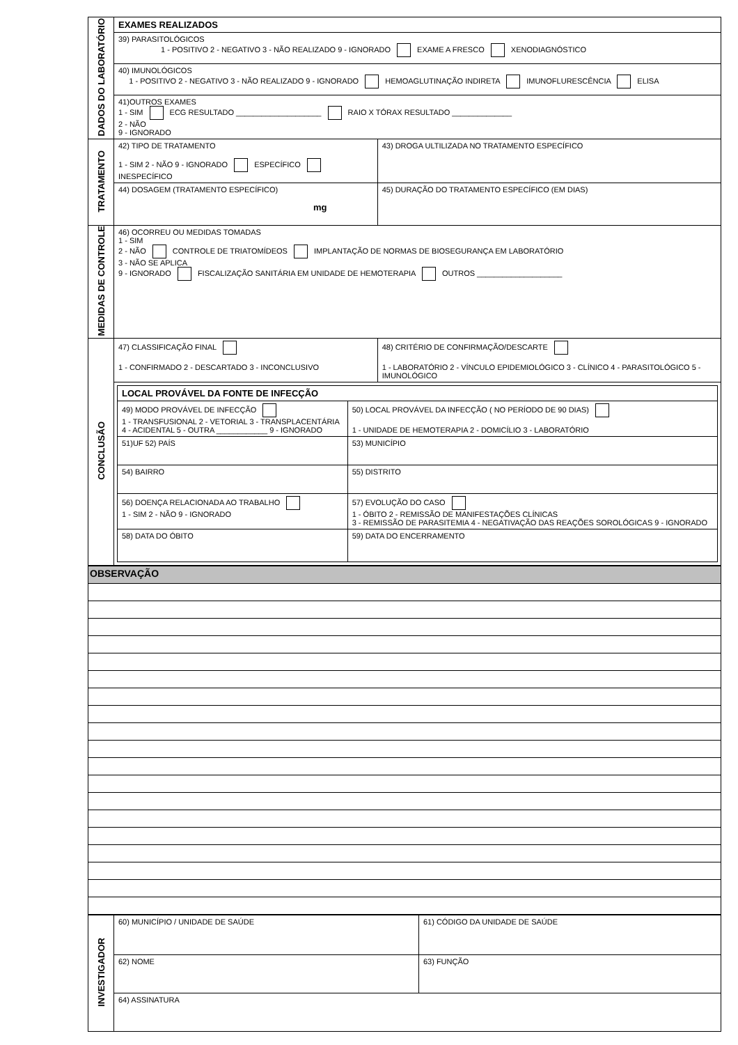| DADOS DO LABORATÓRIO | EXAMES REALIZADOS | |
| | 39) PARASITOLÓGICOS 1 - POSITIVO 2 - NEGATIVO 3 - NÃO REALIZADO 9 - IGNORADO EXAME A FRESCO XENODIAGNÓSTICO | |
| | 40) IMUNOLÓGICOS 1 - POSITIVO 2 - NEGATIVO 3 - NÃO REALIZADO 9 - IGNORADO HEMOAGLUTINAÇÃO INDIRETA IMUNOFLURESCÊNCIA ELISA | |
| | 41)OUTROS EXAMES 1 - SIM ECG RESULTADO ____________________ RAIO X TÓRAX RESULTADO ______________ 2 - NÃO 9 - IGNORADO | |
| TRATAMENTO | 42) TIPO DE TRATAMENTO 1 - SIM 2 - NÃO 9 - IGNORADO ESPECÍFICO INESPECÍFICO | 43) DROGA ULTILIZADA NO TRATAMENTO ESPECÍFICO |
| | 44) DOSAGEM (TRATAMENTO ESPECÍFICO) mg | 45) DURAÇÃO DO TRATAMENTO ESPECÍFICO (EM DIAS) |
| MEDIDAS DE CONTROLE | 46) OCORREU OU MEDIDAS TOMADAS 1 - SIM 2 - NÃO CONTROLE DE TRIATOMÍDEOS IMPLANTAÇÃO DE NORMAS DE BIOSEGURANÇA EM LABORATÓRIO 3 - NÃO SE APLICA 9 - IGNORADO FISCALIZAÇÃO SANITÁRIA EM UNIDADE DE HEMOTERAPIA OUTROS ____________________ | |
| CONCLUSÃO | 47) CLASSIFICAÇÃO FINAL 1 - CONFIRMADO 2 - DESCARTADO 3 - INCONCLUSIVO | 48) CRITÉRIO DE CONFIRMAÇÃO/DESCARTE 1 - LABORATÓRIO 2 - VÍNCULO EPIDEMIOLÓGICO 3 - CLÍNICO 4 - PARASITOLÓGICO 5 - IMUNOLÓGICO |
| | / LOCAL PROVÁVEL DA FONTE DE INFECÇÃO / / / 49) MODO PROVÁVEL DE INFECÇÃO 1 - TRANSFUSIONAL 2 - VETORIAL 3 - TRANSPLACENTÁRIA 4 - ACIDENTAL 5 - OUTRA ____________ 9 - IGNORADO / 50) LOCAL PROVÁVEL DA INFECÇÃO ( NO PERÍODO DE 90 DIAS) 1 - UNIDADE DE HEMOTERAPIA 2 - DOMICÍLIO 3 - LABORATÓRIO / / 51)UF 52) PAÍS / 53) MUNICÍPIO / / 54) BAIRRO / 55) DISTRITO / / 56) DOENÇA RELACIONADA AO TRABALHO 1 - SIM 2 - NÃO 9 - IGNORADO / 57) EVOLUÇÃO DO CASO 1 - ÓBITO 2 - REMISSÃO DE MANIFESTAÇÕES CLÍNICAS 3 - REMISSÃO DE PARASITEMIA 4 - NEGATIVAÇÃO DAS REAÇÕES SOROLÓGICAS 9 - IGNORADO / / 58) DATA DO ÓBITO / 59) DATA DO ENCERRAMENTO / | |
| OBSERVAÇÃO |
| INVESTIGADOR | 60) MUNICÍPIO / UNIDADE DE SAÚDE | | 61) CÓDIGO DA UNIDADE DE SAÚDE |
| | 62) NOME | 63) FUNÇÃO | |
| | 64) ASSINATURA | | |